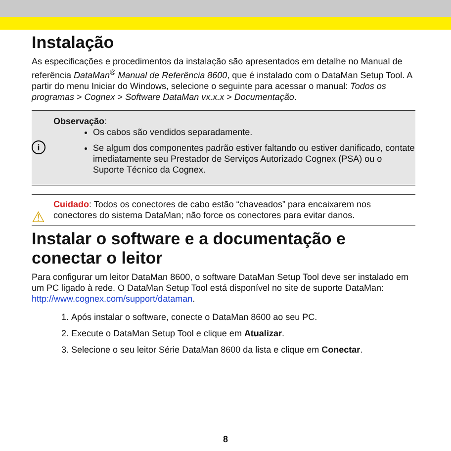Instalação
As especificações e procedimentos da instalação são apresentados em detalhe no Manual de referência DataMan<sup>®</sup> Manual de Referência 8600, que é instalado com o DataMan Setup Tool. A partir do menu Iniciar do Windows, selecione o seguinte para acessar o manual: Todos os programas > Cognex > Software DataMan vx.x.x > Documentação.
i
Observação:
Os cabos são vendidos separadamente.
Se algum dos componentes padrão estiver faltando ou estiver danificado, contate imediatamente seu Prestador de Serviços Autorizado Cognex (PSA) ou o Suporte Técnico da Cognex.
⚠
Cuidado: Todos os conectores de cabo estão “chaveados” para encaixarem nos conectores do sistema DataMan; não force os conectores para evitar danos.
Instalar o software e a documentação e conectar o leitor
Para configurar um leitor DataMan 8600, o software DataMan Setup Tool deve ser instalado em um PC ligado à rede. O DataMan Setup Tool está disponível no site de suporte DataMan: http://www.cognex.com/support/dataman.
1. Após instalar o software, conecte o DataMan 8600 ao seu PC.
2. Execute o DataMan Setup Tool e clique em Atualizar.
3. Selecione o seu leitor Série DataMan 8600 da lista e clique em Conectar.
8